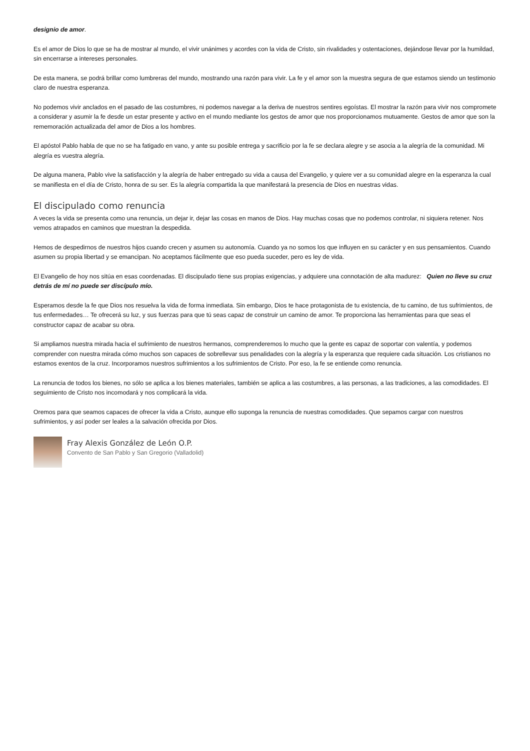designio de amor.
Es el amor de Dios lo que se ha de mostrar al mundo, el vivir unánimes y acordes con la vida de Cristo, sin rivalidades y ostentaciones, dejándose llevar por la humildad, sin encerrarse a intereses personales.
De esta manera, se podrá brillar como lumbreras del mundo, mostrando una razón para vivir. La fe y el amor son la muestra segura de que estamos siendo un testimonio claro de nuestra esperanza.
No podemos vivir anclados en el pasado de las costumbres, ni podemos navegar a la deriva de nuestros sentires egoístas. El mostrar la razón para vivir nos compromete a considerar y asumir la fe desde un estar presente y activo en el mundo mediante los gestos de amor que nos proporcionamos mutuamente. Gestos de amor que son la rememoración actualizada del amor de Dios a los hombres.
El apóstol Pablo habla de que no se ha fatigado en vano, y ante su posible entrega y sacrificio por la fe se declara alegre y se asocia a la alegría de la comunidad. Mi alegría es vuestra alegría.
De alguna manera, Pablo vive la satisfacción y la alegría de haber entregado su vida a causa del Evangelio, y quiere ver a su comunidad alegre en la esperanza la cual se manifiesta en el día de Cristo, honra de su ser. Es la alegría compartida la que manifestará la presencia de Dios en nuestras vidas.
El discipulado como renuncia
A veces la vida se presenta como una renuncia, un dejar ir, dejar las cosas en manos de Dios. Hay muchas cosas que no podemos controlar, ni siquiera retener. Nos vemos atrapados en caminos que muestran la despedida.
Hemos de despedirnos de nuestros hijos cuando crecen y asumen su autonomía. Cuando ya no somos los que influyen en su carácter y en sus pensamientos. Cuando asumen su propia libertad y se emancipan. No aceptamos fácilmente que eso pueda suceder, pero es ley de vida.
El Evangelio de hoy nos sitúa en esas coordenadas. El discipulado tiene sus propias exigencias, y adquiere una connotación de alta madurez: Quien no lleve su cruz detrás de mí no puede ser discípulo mío.
Esperamos desde la fe que Dios nos resuelva la vida de forma inmediata. Sin embargo, Dios te hace protagonista de tu existencia, de tu camino, de tus sufrimientos, de tus enfermedades… Te ofrecerá su luz, y sus fuerzas para que tú seas capaz de construir un camino de amor. Te proporciona las herramientas para que seas el constructor capaz de acabar su obra.
Si ampliamos nuestra mirada hacia el sufrimiento de nuestros hermanos, comprenderemos lo mucho que la gente es capaz de soportar con valentía, y podemos comprender con nuestra mirada cómo muchos son capaces de sobrellevar sus penalidades con la alegría y la esperanza que requiere cada situación. Los cristianos no estamos exentos de la cruz. Incorporamos nuestros sufrimientos a los sufrimientos de Cristo. Por eso, la fe se entiende como renuncia.
La renuncia de todos los bienes, no sólo se aplica a los bienes materiales, también se aplica a las costumbres, a las personas, a las tradiciones, a las comodidades. El seguimiento de Cristo nos incomodará y nos complicará la vida.
Oremos para que seamos capaces de ofrecer la vida a Cristo, aunque ello suponga la renuncia de nuestras comodidades. Que sepamos cargar con nuestros sufrimientos, y así poder ser leales a la salvación ofrecida por Dios.
Fray Alexis González de León O.P.
Convento de San Pablo y San Gregorio (Valladolid)